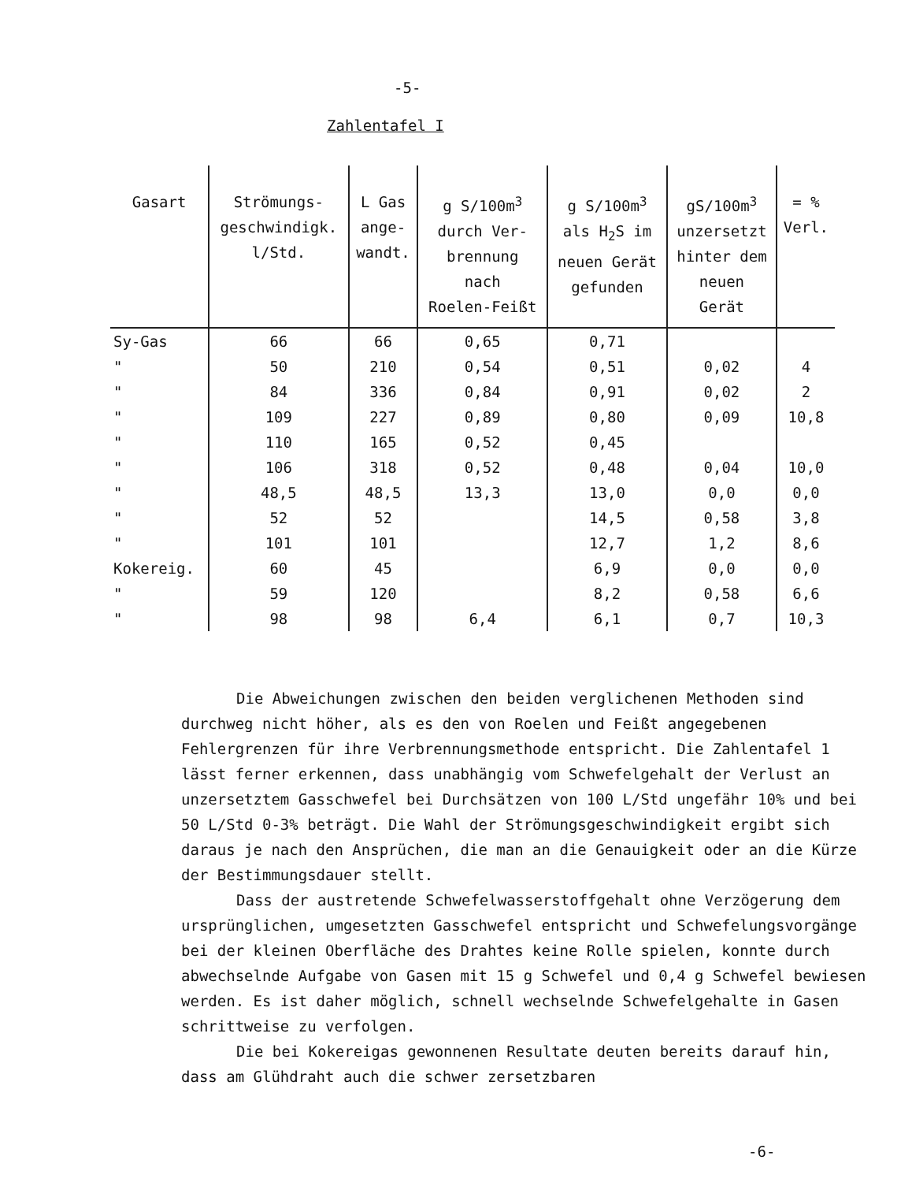-5-
Zahlentafel I
| Gasart | Strömungs- geschwindigk. l/Std. | L Gas ange- wandt. | g S/100m<sup>3</sup> durch Ver- brennung nach Roelen-Feißt | g S/100m<sup>3</sup> als H<sub>2</sub>S im neuen Gerät gefunden | gS/100m<sup>3</sup> unzersetzt hinter dem neuen Gerät | = % Verl. |
| --- | --- | --- | --- | --- | --- | --- |
| Sy-Gas | 66 | 66 | 0,65 | 0,71 | | |
| " | 50 | 210 | 0,54 | 0,51 | 0,02 | 4 |
| " | 84 | 336 | 0,84 | 0,91 | 0,02 | 2 |
| " | 109 | 227 | 0,89 | 0,80 | 0,09 | 10,8 |
| " | 110 | 165 | 0,52 | 0,45 | | |
| " | 106 | 318 | 0,52 | 0,48 | 0,04 | 10,0 |
| " | 48,5 | 48,5 | 13,3 | 13,0 | 0,0 | 0,0 |
| " | 52 | 52 | | 14,5 | 0,58 | 3,8 |
| " | 101 | 101 | | 12,7 | 1,2 | 8,6 |
| Kokereig. | 60 | 45 | | 6,9 | 0,0 | 0,0 |
| " | 59 | 120 | | 8,2 | 0,58 | 6,6 |
| " | 98 | 98 | 6,4 | 6,1 | 0,7 | 10,3 |
Die Abweichungen zwischen den beiden verglichenen Methoden sind durchweg nicht höher, als es den von Roelen und Feißt angegebenen Fehlergrenzen für ihre Verbrennungsmethode entspricht. Die Zahlentafel 1 lässt ferner erkennen, dass unabhängig vom Schwefelgehalt der Verlust an unzersetztem Gasschwefel bei Durchsätzen von 100 L/Std ungefähr 10% und bei 50 L/Std 0-3% beträgt. Die Wahl der Strömungsgeschwindigkeit ergibt sich daraus je nach den Ansprüchen, die man an die Genauigkeit oder an die Kürze der Bestimmungsdauer stellt.
Dass der austretende Schwefelwasserstoffgehalt ohne Verzögerung dem ursprünglichen, umgesetzten Gasschwefel entspricht und Schwefelungsvorgänge bei der kleinen Oberfläche des Drahtes keine Rolle spielen, konnte durch abwechselnde Aufgabe von Gasen mit 15 g Schwefel und 0,4 g Schwefel bewiesen werden. Es ist daher möglich, schnell wechselnde Schwefelgehalte in Gasen schrittweise zu verfolgen.
Die bei Kokereigas gewonnenen Resultate deuten bereits darauf hin, dass am Glühdraht auch die schwer zersetzbaren
-6-